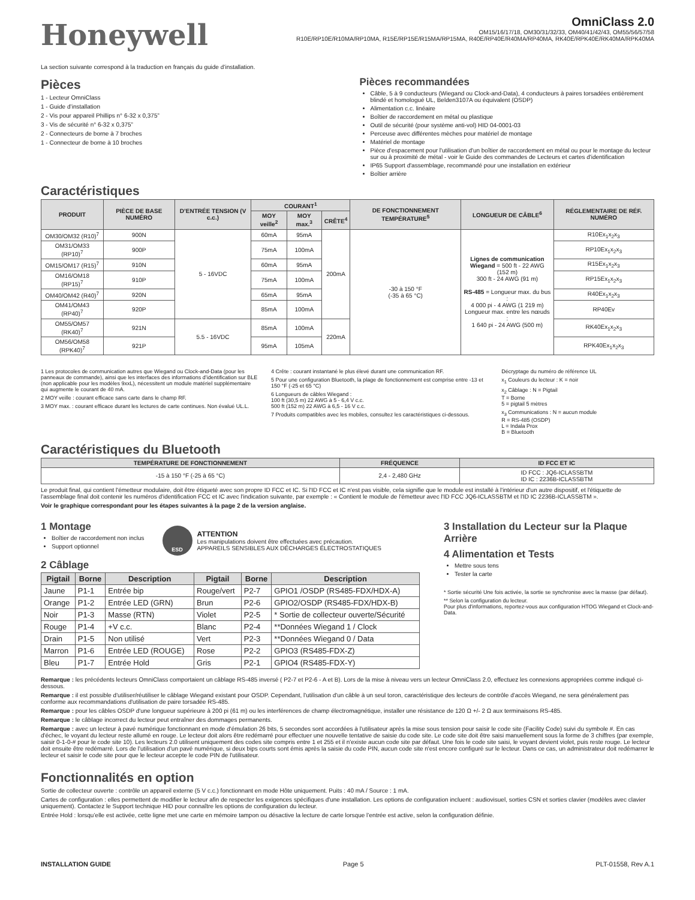Honeywell
OmniClass 2.0
OM15/16/17/18, OM30/31/32/33, OM40/41/42/43, OM55/56/57/58
R10E/RP10E/R10MA/RP10MA, R15E/RP15E/R15MA/RP15MA, R40E/RP40E/R40MA/RP40MA, RK40E/RPK40E/RK40MA/RPK40MA
La section suivante correspond à la traduction en français du guide d’installation.
Pièces
1 - Lecteur OmniClass
1 - Guide d’installation
2 - Vis pour appareil Phillips n° 6-32 x 0,375”
3 - Vis de sécurité n° 6-32 x 0,375”
2 - Connecteurs de borne à 7 broches
1 - Connecteur de borne à 10 broches
Pièces recommandées
Câble, 5 à 9 conducteurs (Wiegand ou Clock-and-Data), 4 conducteurs à paires torsadées entièrement blindé et homologué UL, Belden3107A ou équivalent (OSDP)
Alimentation c.c. linéaire
Boîtier de raccordement en métal ou plastique
Outil de sécurité (pour système anti-vol) HID 04-0001-03
Perceuse avec différentes mèches pour matériel de montage
Matériel de montage
Pièce d'espacement pour l'utilisation d'un boîtier de raccordement en métal ou pour le montage du lecteur sur ou à proximité de métal - voir le Guide des commandes de Lecteurs et cartes d'identification
IP65 Support d'assemblage, recommandé pour une installation en extérieur
Boîtier arrière
Caractéristiques
| PRODUIT | PIÈCE DE BASE NUMÉRO | D’ENTRÉE TENSION (V c.c.) | COURANT<sup>1</sup> | | | DE FONCTIONNEMENT TEMPÉRATURE<sup>5</sup> | LONGUEUR DE CÂBLE<sup>6</sup> | RÉGLEMENTAIRE DE RÉF. NUMÉRO |
| --- | --- | --- | --- | --- | --- | --- | --- | --- |
| | | | MOY veille<sup>2</sup> | MOY max.<sup>3</sup> | CRÊTE<sup>4</sup> | | | |
| OM30/OM32 (R10)<sup>7</sup> | 900N | 5 - 16VDC | 60mA | 95mA | 200mA | -30 à 150 °F (-35 à 65 °C) | Lignes de communication Wiegand = 500 ft - 22 AWG (152 m) 300 ft - 24 AWG (91 m) RS-485 = Longueur max. du bus : 4 000 pi - 4 AWG (1 219 m) Longueur max. entre les nœuds : 1 640 pi - 24 AWG (500 m) | R10Ex<sub>1</sub>x<sub>2</sub>x<sub>3</sub> |
| OM31/OM33 (RP10)<sup>7</sup> | 900P | | 75mA | 100mA | | | | RP10Ex<sub>1</sub>x<sub>2</sub>x<sub>3</sub> |
| OM15/OM17 (R15)<sup>7</sup> | 910N | | 60mA | 95mA | | | | R15Ex<sub>1</sub>x<sub>2</sub>x<sub>3</sub> |
| OM16/OM18 (RP15)<sup>7</sup> | 910P | | 75mA | 100mA | | | | RP15Ex<sub>1</sub>x<sub>2</sub>x<sub>3</sub> |
| OM40/OM42 (R40)<sup>7</sup> | 920N | | 65mA | 95mA | | | | R40Ex<sub>1</sub>x<sub>2</sub>x<sub>3</sub> |
| OM41/OM43 (RP40)<sup>7</sup> | 920P | | 85mA | 100mA | | | | RP40Ev |
| OM55/OM57 (RK40)<sup>7</sup> | 921N | 5.5 - 16VDC | 85mA | 100mA | 220mA | | | RK40Ex<sub>1</sub>x<sub>2</sub>x<sub>3</sub> |
| OM56/OM58 (RPK40)<sup>7</sup> | 921P | | 95mA | 105mA | | | | RPK40Ex<sub>1</sub>x<sub>2</sub>x<sub>3</sub> |
1 Les protocoles de communication autres que Wiegand ou Clock-and-Data (pour les panneaux de commande), ainsi que les interfaces des informations d’identification sur BLE (non applicable pour les modèles 9xxL), nécessitent un module matériel supplémentaire qui augmente le courant de 40 mA.
2 MOY veille : courant efficace sans carte dans le champ RF.
3 MOY max. : courant efficace durant les lectures de carte continues. Non évalué UL.L.
4 Crête : courant instantané le plus élevé durant une communication RF.
5 Pour une configuration Bluetooth, la plage de fonctionnement est comprise entre -13 et 150 °F (-25 et 65 °C)
6 Longueurs de câbles Wiegand :
100 ft (30,5 m) 22 AWG à 5 - 6,4 V c.c.
500 ft (152 m) 22 AWG à 6,5 - 16 V c.c.
7 Produits compatibles avec les mobiles, consultez les caractéristiques ci-dessous.
Décryptage du numéro de référence UL
x<sub>1</sub> Couleurs du lecteur : K = noir
x<sub>2</sub> Câblage : N = Pigtail
T = Borne
5 = pigtail 5 mètres
x<sub>3</sub> Communications : N = aucun module
R = RS-485 (OSDP)
L = Indala Prox
B = Bluetooth
Caractéristiques du Bluetooth
| TEMPÉRATURE DE FONCTIONNEMENT | FRÉQUENCE | ID FCC ET IC |
| --- | --- | --- |
| -15 à 150 °F (-25 à 65 °C) | 2,4 - 2,480 GHz | ID FCC : JQ6-ICLASSBTM ID IC : 2236B-ICLASSBTM |
Le produit final, qui contient l'émetteur modulaire, doit être étiqueté avec son propre ID FCC et IC. Si l'ID FCC et IC n'est pas visible, cela signifie que le module est installé à l'intérieur d'un autre dispositif, et l'étiquette de l'assemblage final doit contenir les numéros d'identification FCC et IC avec l'indication suivante, par exemple : « Contient le module de l'émetteur avec l'ID FCC JQ6-ICLASSBTM et l'ID IC 2236B-ICLASSBTM ».
Voir le graphique correspondant pour les étapes suivantes à la page 2 de la version anglaise.
1 Montage
Boîtier de raccordement non inclus
Support optionnel
ESD
ATTENTION
Les manipulations doivent être effectuées avec précaution.
APPAREILS SENSIBLES AUX DÉCHARGES ÉLECTROSTATIQUES
2 Câblage
| Pigtail | Borne | Description | Pigtail | Borne | Description |
| --- | --- | --- | --- | --- | --- |
| Jaune | P1-1 | Entrée bip | Rouge/vert | P2-7 | GPIO1 /OSDP (RS485-FDX/HDX-A) |
| Orange | P1-2 | Entrée LED (GRN) | Brun | P2-6 | GPIO2/OSDP (RS485-FDX/HDX-B) |
| Noir | P1-3 | Masse (RTN) | Violet | P2-5 | * Sortie de collecteur ouverte/Sécurité |
| Rouge | P1-4 | +V c.c. | Blanc | P2-4 | **Données Wiegand 1 / Clock |
| Drain | P1-5 | Non utilisé | Vert | P2-3 | **Données Wiegand 0 / Data |
| Marron | P1-6 | Entrée LED (ROUGE) | Rose | P2-2 | GPIO3 (RS485-FDX-Z) |
| Bleu | P1-7 | Entrée Hold | Gris | P2-1 | GPIO4 (RS485-FDX-Y) |
3 Installation du Lecteur sur la Plaque Arrière
4 Alimentation et Tests
Mettre sous tens
Tester la carte
* Sortie sécurité Une fois activée, la sortie se synchronise avec la masse (par défaut).
** Selon la configuration du lecteur.
Pour plus d'informations, reportez-vous aux configuration HTOG Wiegand et Clock-and-Data.
Remarque : les précédents lecteurs OmniClass comportaient un câblage RS-485 inversé ( P2-7 et P2-6 - A et B). Lors de la mise à niveau vers un lecteur OmniClass 2.0, effectuez les connexions appropriées comme indiqué ci-dessous.
Remarque : il est possible d'utiliser/réutiliser le câblage Wiegand existant pour OSDP. Cependant, l'utilisation d'un câble à un seul toron, caractéristique des lecteurs de contrôle d'accès Wiegand, ne sera généralement pas conforme aux recommandations d'utilisation de paire torsadée RS-485.
Remarque : pour les câbles OSDP d'une longueur supérieure à 200 pi (61 m) ou les interférences de champ électromagnétique, installer une résistance de 120 Ω +/- 2 Ω aux terminaisons RS-485.
Remarque : le câblage incorrect du lecteur peut entraîner des dommages permanents.
Remarque : avec un lecteur à pavé numérique fonctionnant en mode d'émulation 26 bits, 5 secondes sont accordées à l'utilisateur après la mise sous tension pour saisir le code site (Facility Code) suivi du symbole #. En cas d'échec, le voyant du lecteur reste allumé en rouge. Le lecteur doit alors être redémarré pour effectuer une nouvelle tentative de saisie du code site. Le code site doit être saisi manuellement sous la forme de 3 chiffres (par exemple, saisir 0-1-0-# pour le code site 10). Les lecteurs 2.0 utilisent uniquement des codes site compris entre 1 et 255 et il n'existe aucun code site par défaut. Une fois le code site saisi, le voyant devient violet, puis reste rouge. Le lecteur doit ensuite être redémarré. Lors de l'utilisation d'un pavé numérique, si deux bips courts sont émis après la saisie du code PIN, aucun code site n'est encore configuré sur le lecteur. Dans ce cas, un administrateur doit redémarrer le lecteur et saisir le code site pour que le lecteur accepte le code PIN de l'utilisateur.
Fonctionnalités en option
Sortie de collecteur ouverte : contrôle un appareil externe (5 V c.c.) fonctionnant en mode Hôte uniquement. Puits : 40 mA / Source : 1 mA.
Cartes de configuration : elles permettent de modifier le lecteur afin de respecter les exigences spécifiques d'une installation. Les options de configuration incluent : audiovisuel, sorties CSN et sorties clavier (modèles avec clavier uniquement). Contactez le Support technique HID pour connaître les options de configuration du lecteur.
Entrée Hold : lorsqu’elle est activée, cette ligne met une carte en mémoire tampon ou désactive la lecture de carte lorsque l’entrée est active, selon la configuration définie.
INSTALLATION GUIDE Page 5 PLT-01558, Rev A.1